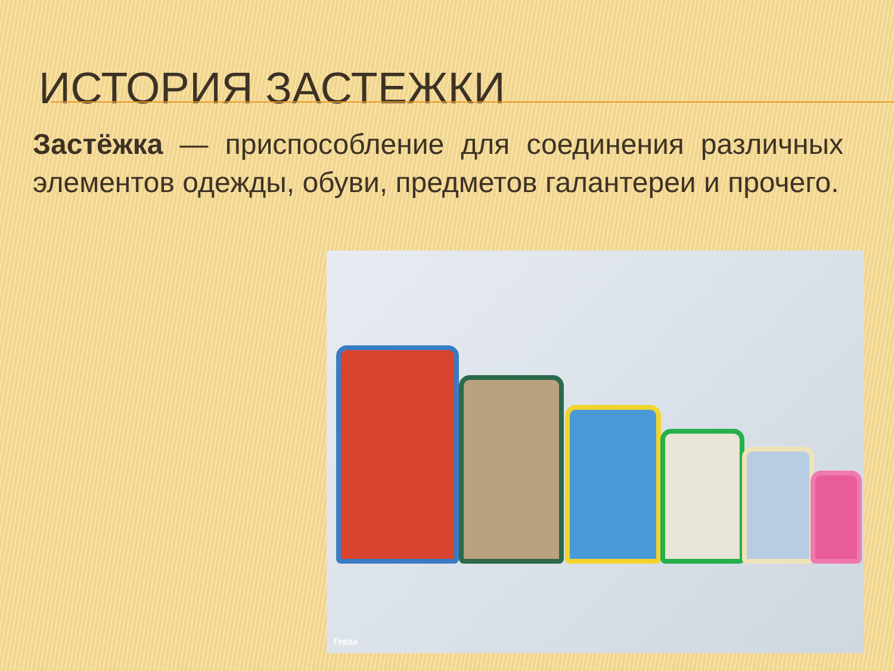ИСТОРИЯ ЗАСТЕЖКИ
Застёжка — приспособление для соединения различных элементов одежды, обуви, предметов галантереи и прочего.
Герда